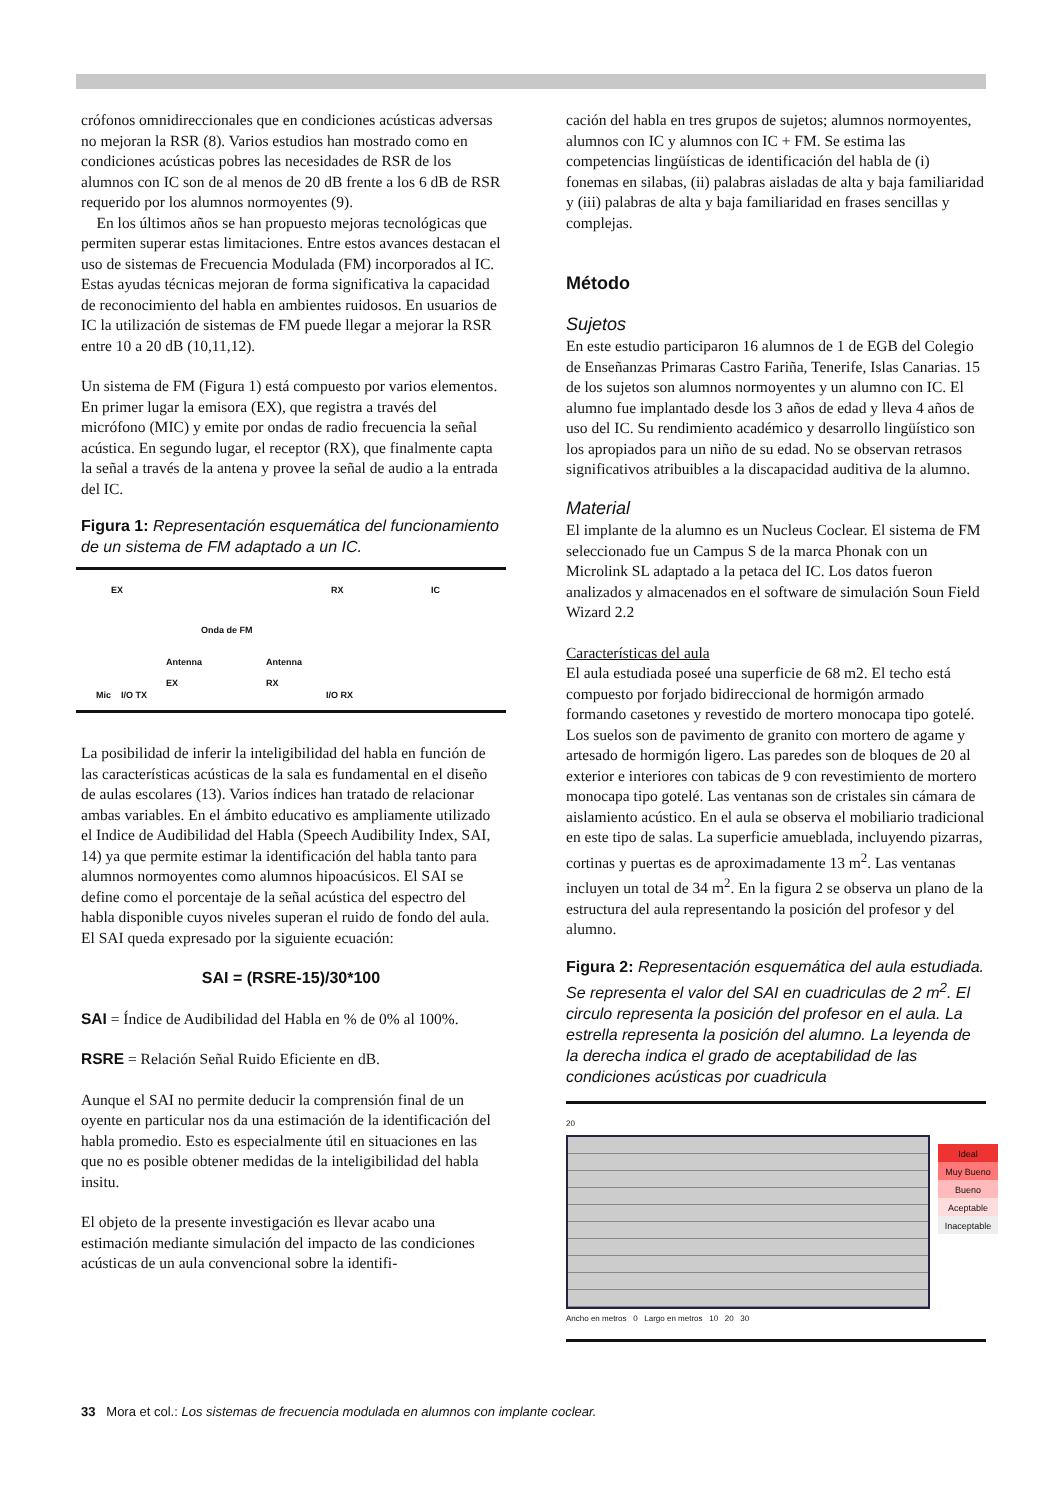crófonos omnidireccionales que en condiciones acústicas adversas no mejoran la RSR (8). Varios estudios han mostrado como en condiciones acústicas pobres las necesidades de RSR de los alumnos con IC son de al menos de 20 dB frente a los 6 dB de RSR requerido por los alumnos normoyentes (9).
En los últimos años se han propuesto mejoras tecnológicas que permiten superar estas limitaciones. Entre estos avances destacan el uso de sistemas de Frecuencia Modulada (FM) incorporados al IC. Estas ayudas técnicas mejoran de forma significativa la capacidad de reconocimiento del habla en ambientes ruidosos. En usuarios de IC la utilización de sistemas de FM puede llegar a mejorar la RSR entre 10 a 20 dB (10,11,12).
Un sistema de FM (Figura 1) está compuesto por varios elementos. En primer lugar la emisora (EX), que registra a través del micrófono (MIC) y emite por ondas de radio frecuencia la señal acústica. En segundo lugar, el receptor (RX), que finalmente capta la señal a través de la antena y provee la señal de audio a la entrada del IC.
Figura 1: Representación esquemática del funcionamiento de un sistema de FM adaptado a un IC.
EX RX IC
Onda de FM
Antenna
EX
Antenna
RX
Mic I/O TX I/O RX
La posibilidad de inferir la inteligibilidad del habla en función de las características acústicas de la sala es fundamental en el diseño de aulas escolares (13). Varios índices han tratado de relacionar ambas variables. En el ámbito educativo es ampliamente utilizado el Indice de Audibilidad del Habla (Speech Audibility Index, SAI, 14) ya que permite estimar la identificación del habla tanto para alumnos normoyentes como alumnos hipoacúsicos. El SAI se define como el porcentaje de la señal acústica del espectro del habla disponible cuyos niveles superan el ruido de fondo del aula. El SAI queda expresado por la siguiente ecuación:
SAI = (RSRE-15)/30*100
SAI = Índice de Audibilidad del Habla en % de 0% al 100%.
RSRE = Relación Señal Ruido Eficiente en dB.
Aunque el SAI no permite deducir la comprensión final de un oyente en particular nos da una estimación de la identificación del habla promedio. Esto es especialmente útil en situaciones en las que no es posible obtener medidas de la inteligibilidad del habla insitu.
El objeto de la presente investigación es llevar acabo una estimación mediante simulación del impacto de las condiciones acústicas de un aula convencional sobre la identifi-
cación del habla en tres grupos de sujetos; alumnos normoyentes, alumnos con IC y alumnos con IC + FM. Se estima las competencias lingüísticas de identificación del habla de (i) fonemas en silabas, (ii) palabras aisladas de alta y baja familiaridad y (iii) palabras de alta y baja familiaridad en frases sencillas y complejas.
Método
Sujetos
En este estudio participaron 16 alumnos de 1 de EGB del Colegio de Enseñanzas Primaras Castro Fariña, Tenerife, Islas Canarias. 15 de los sujetos son alumnos normoyentes y un alumno con IC. El alumno fue implantado desde los 3 años de edad y lleva 4 años de uso del IC. Su rendimiento académico y desarrollo lingüístico son los apropiados para un niño de su edad. No se observan retrasos significativos atribuibles a la discapacidad auditiva de la alumno.
Material
El implante de la alumno es un Nucleus Coclear. El sistema de FM seleccionado fue un Campus S de la marca Phonak con un Microlink SL adaptado a la petaca del IC. Los datos fueron analizados y almacenados en el software de simulación Soun Field Wizard 2.2
Características del aula
El aula estudiada poseé una superficie de 68 m2. El techo está compuesto por forjado bidireccional de hormigón armado formando casetones y revestido de mortero monocapa tipo gotelé. Los suelos son de pavimento de granito con mortero de agame y artesado de hormigón ligero. Las paredes son de bloques de 20 al exterior e interiores con tabicas de 9 con revestimiento de mortero monocapa tipo gotelé. Las ventanas son de cristales sin cámara de aislamiento acústico. En el aula se observa el mobiliario tradicional en este tipo de salas. La superficie amueblada, incluyendo pizarras, cortinas y puertas es de aproximadamente 13 m<sup>2</sup>. Las ventanas incluyen un total de 34 m<sup>2</sup>. En la figura 2 se observa un plano de la estructura del aula representando la posición del profesor y del alumno.
Figura 2: Representación esquemática del aula estudiada. Se representa el valor del SAI en cuadriculas de 2 m<sup>2</sup>. El circulo representa la posición del profesor en el aula. La estrella representa la posición del alumno. La leyenda de la derecha indica el grado de aceptabilidad de las condiciones acústicas por cuadricula
20
Ancho en metros 0 Largo en metros 10 20 30
Ideal
Muy Bueno
Bueno
Aceptable
Inaceptable
33 Mora et col.: Los sistemas de frecuencia modulada en alumnos con implante coclear.